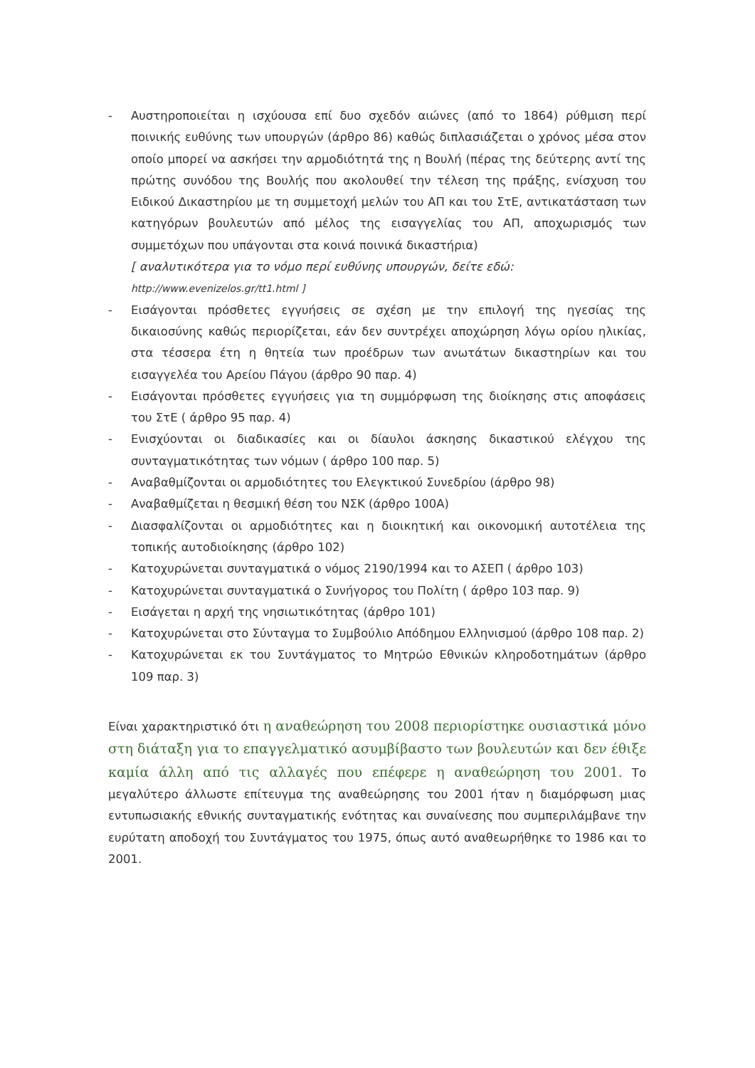- Αυστηροποιείται η ισχύουσα επί δυο σχεδόν αιώνες (από το 1864) ρύθμιση περί ποινικής ευθύνης των υπουργών (άρθρο 86) καθώς διπλασιάζεται ο χρόνος μέσα στον οποίο μπορεί να ασκήσει την αρμοδιότητά της η Βουλή (πέρας της δεύτερης αντί της πρώτης συνόδου της Βουλής που ακολουθεί την τέλεση της πράξης, ενίσχυση του Ειδικού Δικαστηρίου με τη συμμετοχή μελών του ΑΠ και του ΣτΕ, αντικατάσταση των κατηγόρων βουλευτών από μέλος της εισαγγελίας του ΑΠ, αποχωρισμός των συμμετόχων που υπάγονται στα κοινά ποινικά δικαστήρια)
[ αναλυτικότερα για το νόμο περί ευθύνης υπουργών, δείτε εδώ:
http://www.evenizelos.gr/tt1.html ]
- Εισάγονται πρόσθετες εγγυήσεις σε σχέση με την επιλογή της ηγεσίας της δικαιοσύνης καθώς περιορίζεται, εάν δεν συντρέχει αποχώρηση λόγω ορίου ηλικίας, στα τέσσερα έτη η θητεία των προέδρων των ανωτάτων δικαστηρίων και του εισαγγελέα του Αρείου Πάγου (άρθρο 90 παρ. 4)
- Εισάγονται πρόσθετες εγγυήσεις για τη συμμόρφωση της διοίκησης στις αποφάσεις του ΣτΕ ( άρθρο 95 παρ. 4)
- Ενισχύονται οι διαδικασίες και οι δίαυλοι άσκησης δικαστικού ελέγχου της συνταγματικότητας των νόμων ( άρθρο 100 παρ. 5)
- Αναβαθμίζονται οι αρμοδιότητες του Ελεγκτικού Συνεδρίου (άρθρο 98)
- Αναβαθμίζεται η θεσμική θέση του ΝΣΚ (άρθρο 100Α)
- Διασφαλίζονται οι αρμοδιότητες και η διοικητική και οικονομική αυτοτέλεια της τοπικής αυτοδιοίκησης (άρθρο 102)
- Κατοχυρώνεται συνταγματικά ο νόμος 2190/1994 και το ΑΣΕΠ ( άρθρο 103)
- Κατοχυρώνεται συνταγματικά ο Συνήγορος του Πολίτη ( άρθρο 103 παρ. 9)
- Εισάγεται η αρχή της νησιωτικότητας (άρθρο 101)
- Κατοχυρώνεται στο Σύνταγμα το Συμβούλιο Απόδημου Ελληνισμού (άρθρο 108 παρ. 2)
- Κατοχυρώνεται εκ του Συντάγματος το Μητρώο Εθνικών κληροδοτημάτων (άρθρο 109 παρ. 3)
Είναι χαρακτηριστικό ότι η αναθεώρηση του 2008 περιορίστηκε ουσιαστικά μόνο στη διάταξη για το επαγγελματικό ασυμβίβαστο των βουλευτών και δεν έθιξε καμία άλλη από τις αλλαγές που επέφερε η αναθεώρηση του 2001. Το μεγαλύτερο άλλωστε επίτευγμα της αναθεώρησης του 2001 ήταν η διαμόρφωση μιας εντυπωσιακής εθνικής συνταγματικής ενότητας και συναίνεσης που συμπεριλάμβανε την ευρύτατη αποδοχή του Συντάγματος του 1975, όπως αυτό αναθεωρήθηκε το 1986 και το 2001.